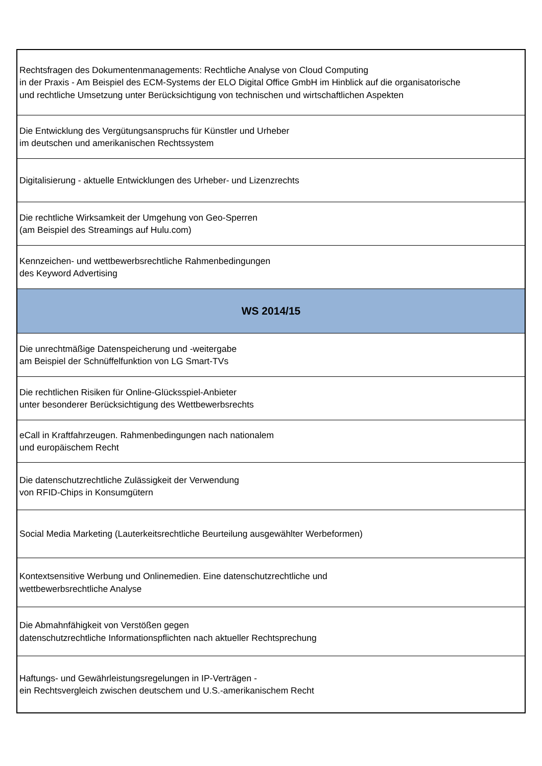| Rechtsfragen des Dokumentenmanagements: Rechtliche Analyse von Cloud Computing in der Praxis - Am Beispiel des ECM-Systems der ELO Digital Office GmbH im Hinblick auf die organisatorische und rechtliche Umsetzung unter Berücksichtigung von technischen und wirtschaftlichen Aspekten |
| Die Entwicklung des Vergütungsanspruchs für Künstler und Urheber im deutschen und amerikanischen Rechtssystem |
| Digitalisierung - aktuelle Entwicklungen des Urheber- und Lizenzrechts |
| Die rechtliche Wirksamkeit der Umgehung von Geo-Sperren (am Beispiel des Streamings auf Hulu.com) |
| Kennzeichen- und wettbewerbsrechtliche Rahmenbedingungen des Keyword Advertising |
| WS 2014/15 |
| Die unrechtmäßige Datenspeicherung und -weitergabe am Beispiel der Schnüffelfunktion von LG Smart-TVs |
| Die rechtlichen Risiken für Online-Glücksspiel-Anbieter unter besonderer Berücksichtigung des Wettbewerbsrechts |
| eCall in Kraftfahrzeugen. Rahmenbedingungen nach nationalem und europäischem Recht |
| Die datenschutzrechtliche Zulässigkeit der Verwendung von RFID-Chips in Konsumgütern |
| Social Media Marketing (Lauterkeitsrechtliche Beurteilung ausgewählter Werbeformen) |
| Kontextsensitive Werbung und Onlinemedien. Eine datenschutzrechtliche und wettbewerbsrechtliche Analyse |
| Die Abmahnfähigkeit von Verstößen gegen datenschutzrechtliche Informationspflichten nach aktueller Rechtsprechung |
| Haftungs- und Gewährleistungsregelungen in IP-Verträgen - ein Rechtsvergleich zwischen deutschem und U.S.-amerikanischem Recht |